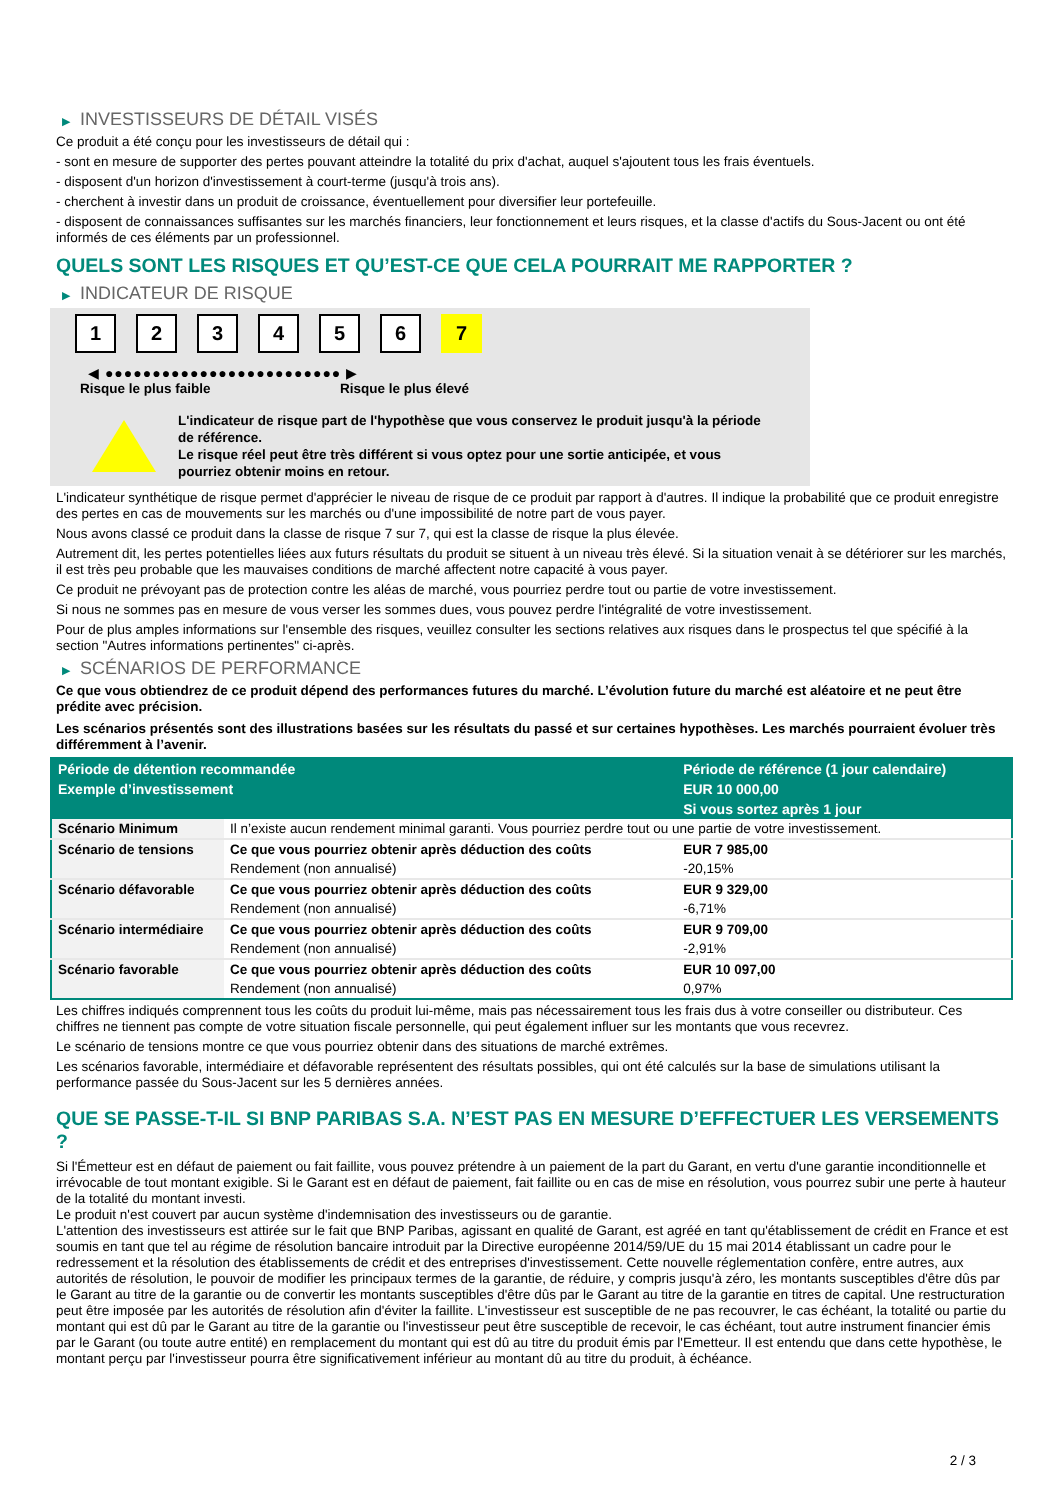▶ INVESTISSEURS DE DÉTAIL VISÉS
Ce produit a été conçu pour les investisseurs de détail qui :
- sont en mesure de supporter des pertes pouvant atteindre la totalité du prix d'achat, auquel s'ajoutent tous les frais éventuels.
- disposent d'un horizon d'investissement à court-terme (jusqu'à trois ans).
- cherchent à investir dans un produit de croissance, éventuellement pour diversifier leur portefeuille.
- disposent de connaissances suffisantes sur les marchés financiers, leur fonctionnement et leurs risques, et la classe d'actifs du Sous-Jacent ou ont été informés de ces éléments par un professionnel.
QUELS SONT LES RISQUES ET QU’EST-CE QUE CELA POURRAIT ME RAPPORTER ?
▶ INDICATEUR DE RISQUE
1 2 3 4 5 6 7
◀ ●●●●●●●●●●●●●●●●●●●●●●●●● ▶
Risque le plus faible Risque le plus élevé
L'indicateur de risque part de l'hypothèse que vous conservez le produit jusqu'à la période de référence.
Le risque réel peut être très différent si vous optez pour une sortie anticipée, et vous pourriez obtenir moins en retour.
L'indicateur synthétique de risque permet d'apprécier le niveau de risque de ce produit par rapport à d'autres. Il indique la probabilité que ce produit enregistre des pertes en cas de mouvements sur les marchés ou d'une impossibilité de notre part de vous payer.
Nous avons classé ce produit dans la classe de risque 7 sur 7, qui est la classe de risque la plus élevée.
Autrement dit, les pertes potentielles liées aux futurs résultats du produit se situent à un niveau très élevé. Si la situation venait à se détériorer sur les marchés, il est très peu probable que les mauvaises conditions de marché affectent notre capacité à vous payer.
Ce produit ne prévoyant pas de protection contre les aléas de marché, vous pourriez perdre tout ou partie de votre investissement.
Si nous ne sommes pas en mesure de vous verser les sommes dues, vous pouvez perdre l'intégralité de votre investissement.
Pour de plus amples informations sur l'ensemble des risques, veuillez consulter les sections relatives aux risques dans le prospectus tel que spécifié à la section "Autres informations pertinentes" ci-après.
▶ SCÉNARIOS DE PERFORMANCE
Ce que vous obtiendrez de ce produit dépend des performances futures du marché. L’évolution future du marché est aléatoire et ne peut être prédite avec précision.
Les scénarios présentés sont des illustrations basées sur les résultats du passé et sur certaines hypothèses. Les marchés pourraient évoluer très différemment à l’avenir.
| Période de détention recommandée | | Période de référence (1 jour calendaire) |
| --- | --- | --- |
| Exemple d’investissement | | EUR 10 000,00 |
| | | Si vous sortez après 1 jour |
| Scénario Minimum | Il n’existe aucun rendement minimal garanti. Vous pourriez perdre tout ou une partie de votre investissement. | |
| Scénario de tensions | Ce que vous pourriez obtenir après déduction des coûts | EUR 7 985,00 |
| | Rendement (non annualisé) | -20,15% |
| Scénario défavorable | Ce que vous pourriez obtenir après déduction des coûts | EUR 9 329,00 |
| | Rendement (non annualisé) | -6,71% |
| Scénario intermédiaire | Ce que vous pourriez obtenir après déduction des coûts | EUR 9 709,00 |
| | Rendement (non annualisé) | -2,91% |
| Scénario favorable | Ce que vous pourriez obtenir après déduction des coûts | EUR 10 097,00 |
| | Rendement (non annualisé) | 0,97% |
Les chiffres indiqués comprennent tous les coûts du produit lui-même, mais pas nécessairement tous les frais dus à votre conseiller ou distributeur. Ces chiffres ne tiennent pas compte de votre situation fiscale personnelle, qui peut également influer sur les montants que vous recevrez.
Le scénario de tensions montre ce que vous pourriez obtenir dans des situations de marché extrêmes.
Les scénarios favorable, intermédiaire et défavorable représentent des résultats possibles, qui ont été calculés sur la base de simulations utilisant la performance passée du Sous-Jacent sur les 5 dernières années.
QUE SE PASSE-T-IL SI BNP PARIBAS S.A. N’EST PAS EN MESURE D’EFFECTUER LES VERSEMENTS ?
Si l'Émetteur est en défaut de paiement ou fait faillite, vous pouvez prétendre à un paiement de la part du Garant, en vertu d'une garantie inconditionnelle et irrévocable de tout montant exigible. Si le Garant est en défaut de paiement, fait faillite ou en cas de mise en résolution, vous pourrez subir une perte à hauteur de la totalité du montant investi.
Le produit n'est couvert par aucun système d'indemnisation des investisseurs ou de garantie.
L'attention des investisseurs est attirée sur le fait que BNP Paribas, agissant en qualité de Garant, est agréé en tant qu'établissement de crédit en France et est soumis en tant que tel au régime de résolution bancaire introduit par la Directive européenne 2014/59/UE du 15 mai 2014 établissant un cadre pour le redressement et la résolution des établissements de crédit et des entreprises d'investissement. Cette nouvelle réglementation confère, entre autres, aux autorités de résolution, le pouvoir de modifier les principaux termes de la garantie, de réduire, y compris jusqu'à zéro, les montants susceptibles d'être dûs par le Garant au titre de la garantie ou de convertir les montants susceptibles d'être dûs par le Garant au titre de la garantie en titres de capital. Une restructuration peut être imposée par les autorités de résolution afin d'éviter la faillite. L'investisseur est susceptible de ne pas recouvrer, le cas échéant, la totalité ou partie du montant qui est dû par le Garant au titre de la garantie ou l'investisseur peut être susceptible de recevoir, le cas échéant, tout autre instrument financier émis par le Garant (ou toute autre entité) en remplacement du montant qui est dû au titre du produit émis par l'Emetteur. Il est entendu que dans cette hypothèse, le montant perçu par l'investisseur pourra être significativement inférieur au montant dû au titre du produit, à échéance.
2 / 3